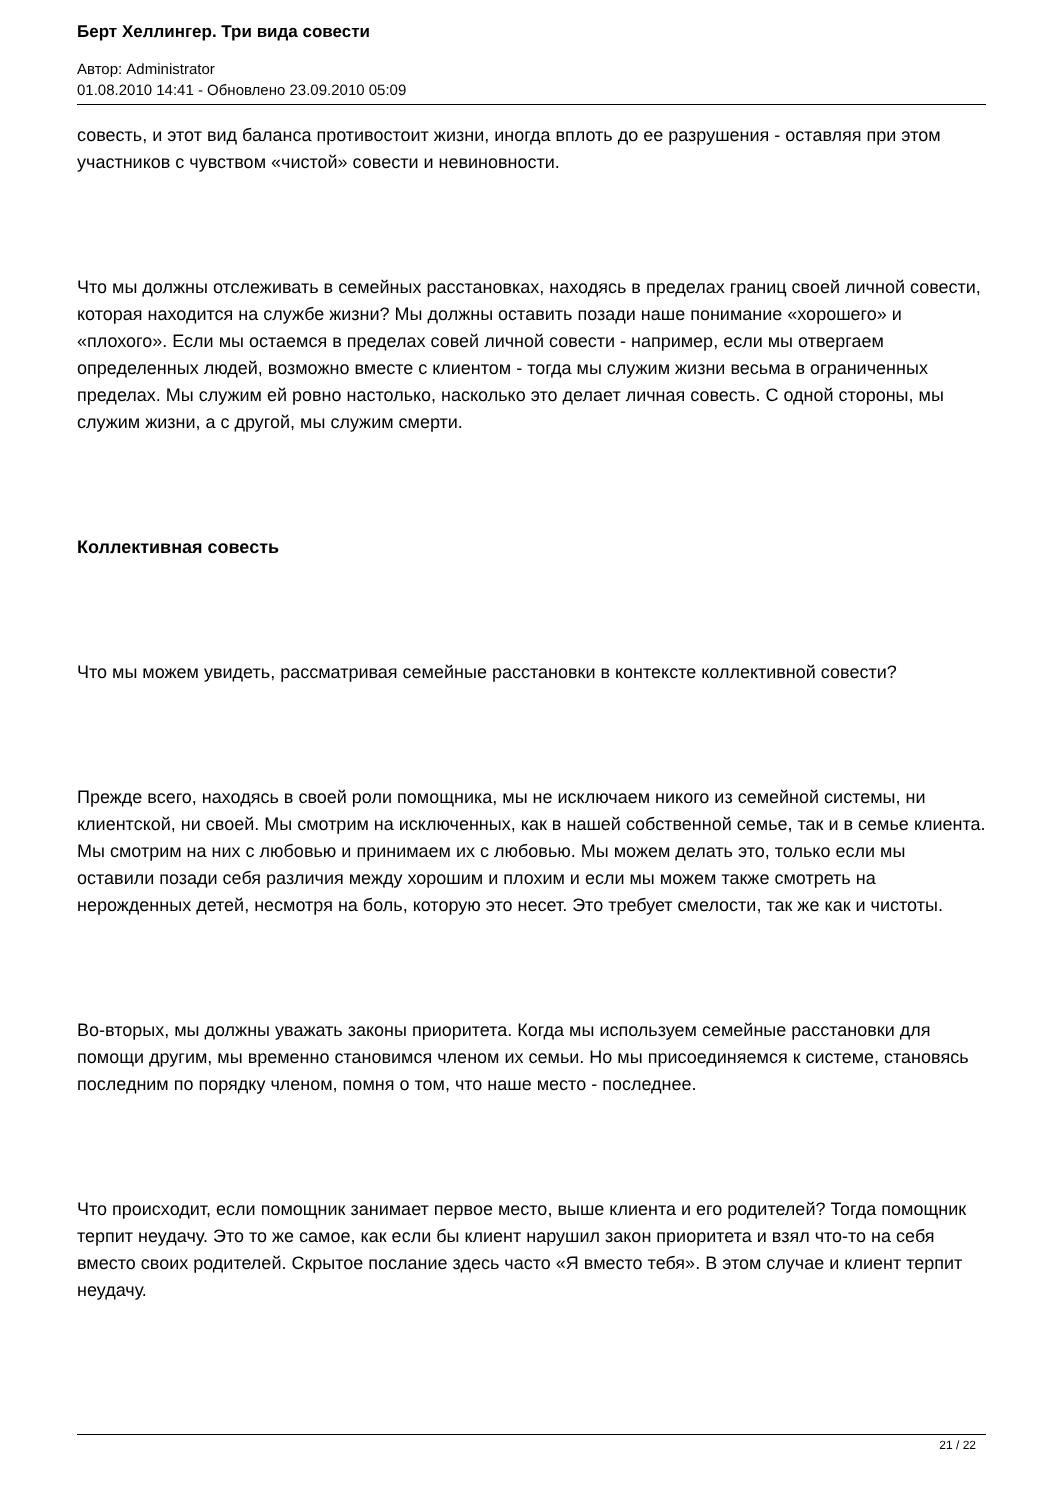Берт Хеллингер. Три вида совести
Автор: Administrator
01.08.2010 14:41 - Обновлено 23.09.2010 05:09
совесть, и этот вид баланса противостоит жизни, иногда вплоть до ее разрушения - оставляя при этом участников с чувством «чистой» совести и невиновности.
Что мы должны отслеживать в семейных расстановках, находясь в пределах границ своей личной совести, которая находится на службе жизни? Мы должны оставить позади наше понимание «хорошего» и «плохого». Если мы остаемся в пределах совей личной совести - например, если мы отвергаем определенных людей, возможно вместе с клиентом - тогда мы служим жизни весьма в ограниченных пределах. Мы служим ей ровно настолько, насколько это делает личная совесть. С одной стороны, мы служим жизни, а с другой, мы служим смерти.
Коллективная совесть
Что мы можем увидеть, рассматривая семейные расстановки в контексте коллективной совести?
Прежде всего, находясь в своей роли помощника, мы не исключаем никого из семейной системы, ни клиентской, ни своей. Мы смотрим на исключенных, как в нашей собственной семье, так и в семье клиента. Мы смотрим на них с любовью и принимаем их с любовью. Мы можем делать это, только если мы оставили позади себя различия между хорошим и плохим и если мы можем также смотреть на нерожденных детей, несмотря на боль, которую это несет. Это требует смелости, так же как и чистоты.
Во-вторых, мы должны уважать законы приоритета. Когда мы используем семейные расстановки для помощи другим, мы временно становимся членом их семьи. Но мы присоединяемся к системе, становясь последним по порядку членом, помня о том, что наше место - последнее.
Что происходит, если помощник занимает первое место, выше клиента и его родителей? Тогда помощник терпит неудачу. Это то же самое, как если бы клиент нарушил закон приоритета и взял что-то на себя вместо своих родителей. Скрытое послание здесь часто «Я вместо тебя». В этом случае и клиент терпит неудачу.
21 / 22